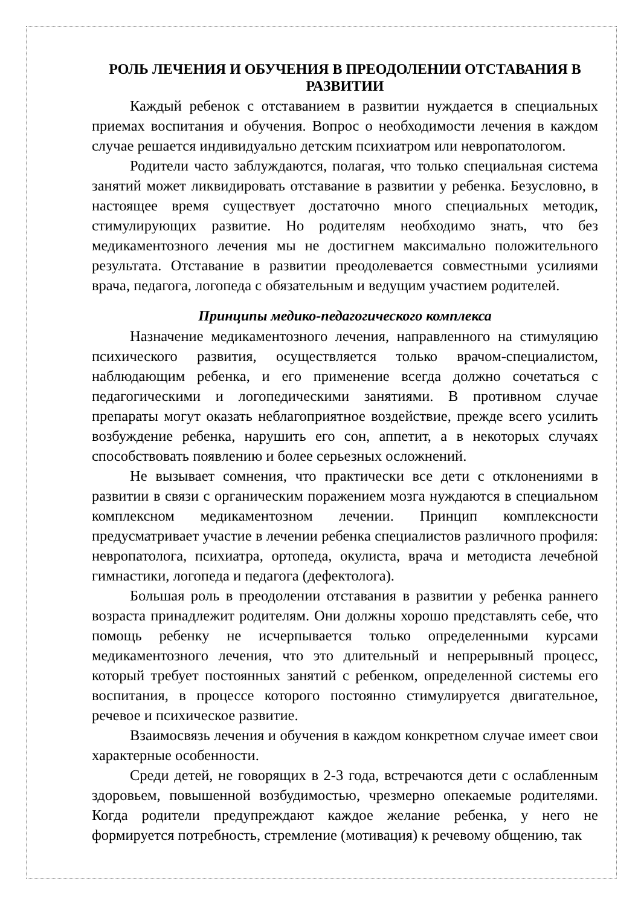РОЛЬ ЛЕЧЕНИЯ И ОБУЧЕНИЯ В ПРЕОДОЛЕНИИ ОТСТАВАНИЯ В РАЗВИТИИ
Каждый ребенок с отставанием в развитии нуждается в специальных приемах воспитания и обучения. Вопрос о необходимости лечения в каждом случае решается индивидуально детским психиатром или невропатологом.
Родители часто заблуждаются, полагая, что только специальная система занятий может ликвидировать отставание в развитии у ребенка. Безусловно, в настоящее время существует достаточно много специальных методик, стимулирующих развитие. Но родителям необходимо знать, что без медикаментозного лечения мы не достигнем максимально положительного результата. Отставание в развитии преодолевается совместными усилиями врача, педагога, логопеда с обязательным и ведущим участием родителей.
Принципы медико-педагогического комплекса
Назначение медикаментозного лечения, направленного на стимуляцию психического развития, осуществляется только врачом-специалистом, наблюдающим ребенка, и его применение всегда должно сочетаться с педагогическими и логопедическими занятиями. В противном случае препараты могут оказать неблагоприятное воздействие, прежде всего усилить возбуждение ребенка, нарушить его сон, аппетит, а в некоторых случаях способствовать появлению и более серьезных осложнений.
Не вызывает сомнения, что практически все дети с отклонениями в развитии в связи с органическим поражением мозга нуждаются в специальном комплексном медикаментозном лечении. Принцип комплексности предусматривает участие в лечении ребенка специалистов различного профиля: невропатолога, психиатра, ортопеда, окулиста, врача и методиста лечебной гимнастики, логопеда и педагога (дефектолога).
Большая роль в преодолении отставания в развитии у ребенка раннего возраста принадлежит родителям. Они должны хорошо представлять себе, что помощь ребенку не исчерпывается только определенными курсами медикаментозного лечения, что это длительный и непрерывный процесс, который требует постоянных занятий с ребенком, определенной системы его воспитания, в процессе которого постоянно стимулируется двигательное, речевое и психическое развитие.
Взаимосвязь лечения и обучения в каждом конкретном случае имеет свои характерные особенности.
Среди детей, не говорящих в 2-3 года, встречаются дети с ослабленным здоровьем, повышенной возбудимостью, чрезмерно опекаемые родителями. Когда родители предупреждают каждое желание ребенка, у него не формируется потребность, стремление (мотивация) к речевому общению, так